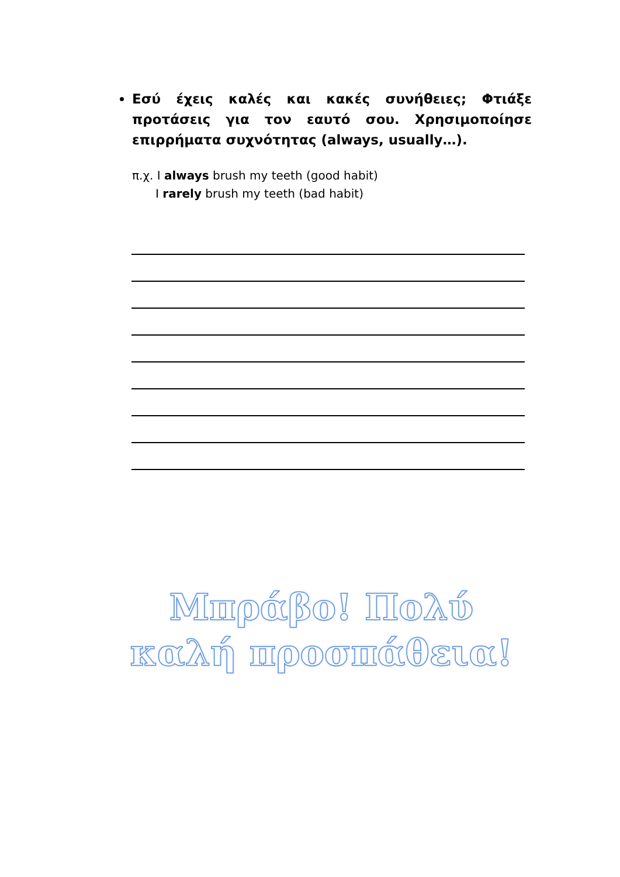Εσύ έχεις καλές και κακές συνήθειες; Φτιάξε προτάσεις για τον εαυτό σου. Χρησιμοποίησε επιρρήματα συχνότητας (always, usually…).
π.χ. I always brush my teeth (good habit)
I rarely brush my teeth (bad habit)
Μπράβο! Πολύ καλή προσπάθεια!